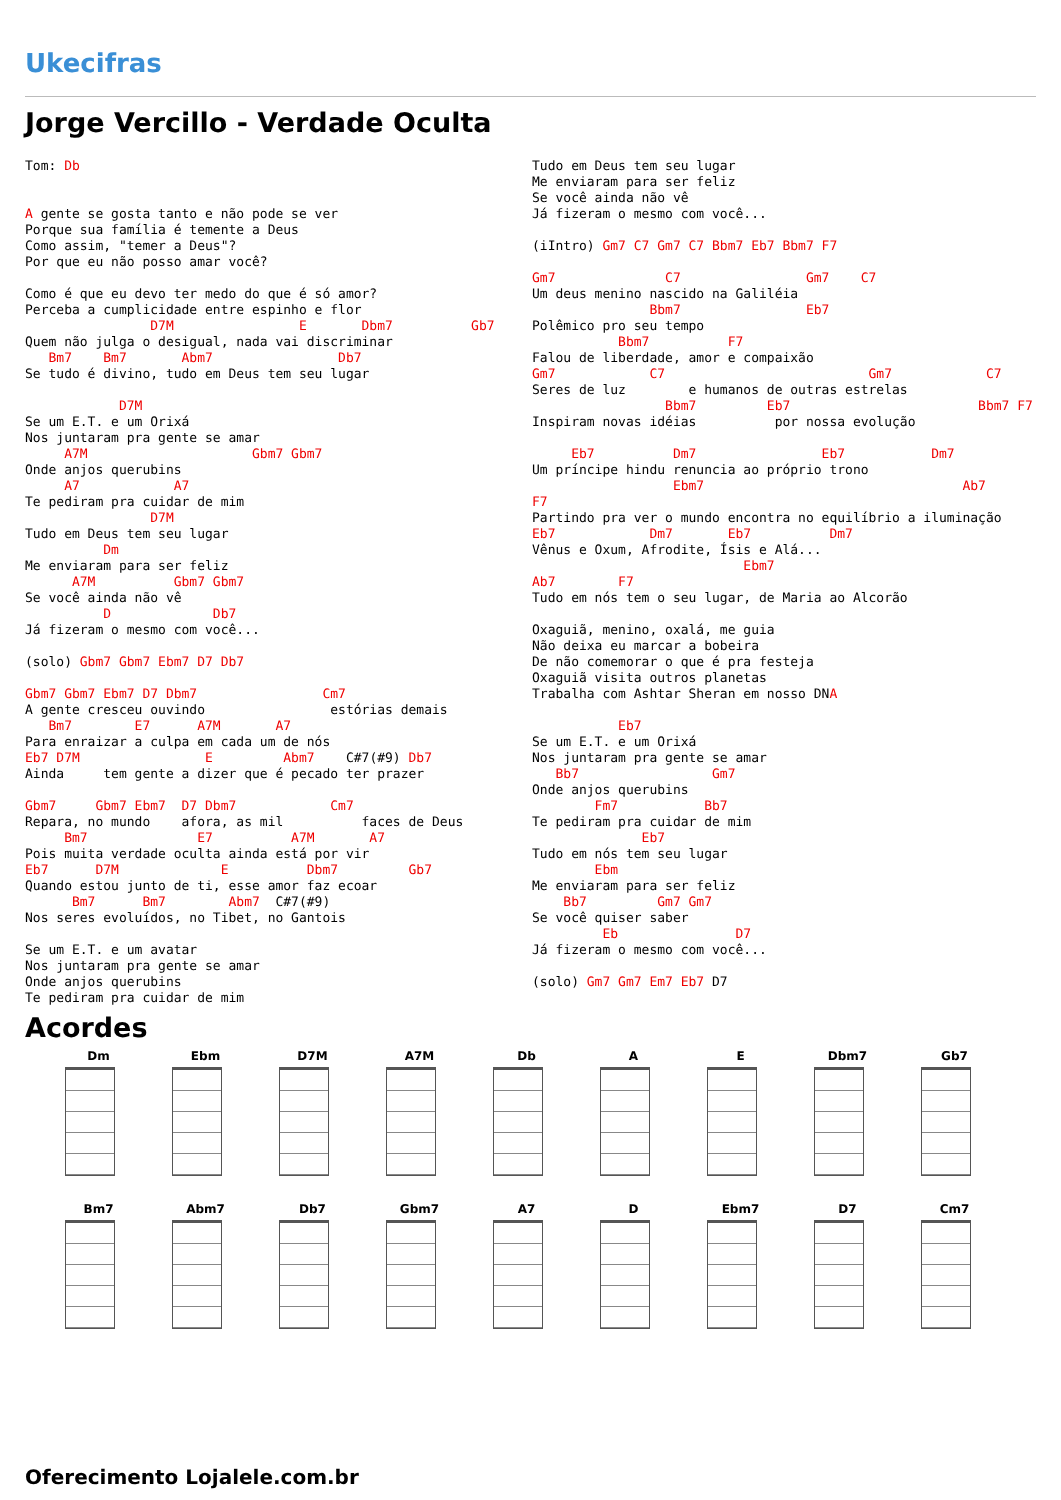Ukecifras
Jorge Vercillo - Verdade Oculta
Tom: Db


A gente se gosta tanto e não pode se ver
Porque sua família é temente a Deus
Como assim, "temer a Deus"?
Por que eu não posso amar você?

Como é que eu devo ter medo do que é só amor?
Perceba a cumplicidade entre espinho e flor
                D7M                E       Dbm7          Gb7
Quem não julga o desigual, nada vai discriminar
   Bm7    Bm7       Abm7                Db7
Se tudo é divino, tudo em Deus tem seu lugar

            D7M
Se um E.T. e um Orixá
Nos juntaram pra gente se amar
     A7M                     Gbm7 Gbm7
Onde anjos querubins
     A7            A7
Te pediram pra cuidar de mim
                D7M
Tudo em Deus tem seu lugar
          Dm
Me enviaram para ser feliz
      A7M          Gbm7 Gbm7
Se você ainda não vê
          D             Db7
Já fizeram o mesmo com você...

(solo) Gbm7 Gbm7 Ebm7 D7 Db7

Gbm7 Gbm7 Ebm7 D7 Dbm7                Cm7
A gente cresceu ouvindo                estórias demais
   Bm7        E7      A7M       A7
Para enraizar a culpa em cada um de nós
Eb7 D7M                E         Abm7    C#7(#9) Db7
Ainda     tem gente a dizer que é pecado ter prazer

Gbm7     Gbm7 Ebm7  D7 Dbm7            Cm7
Repara, no mundo    afora, as mil          faces de Deus
     Bm7              E7          A7M       A7
Pois muita verdade oculta ainda está por vir
Eb7      D7M             E          Dbm7         Gb7
Quando estou junto de ti, esse amor faz ecoar
      Bm7      Bm7        Abm7  C#7(#9)
Nos seres evoluídos, no Tibet, no Gantois

Se um E.T. e um avatar
Nos juntaram pra gente se amar
Onde anjos querubins
Te pediram pra cuidar de mim
Tudo em Deus tem seu lugar
Me enviaram para ser feliz
Se você ainda não vê
Já fizeram o mesmo com você...

(iIntro) Gm7 C7 Gm7 C7 Bbm7 Eb7 Bbm7 F7

Gm7              C7                Gm7    C7
Um deus menino nascido na Galiléia
               Bbm7                Eb7
Polêmico pro seu tempo
           Bbm7          F7
Falou de liberdade, amor e compaixão
Gm7            C7                          Gm7            C7
Seres de luz        e humanos de outras estrelas
                 Bbm7         Eb7                        Bbm7 F7
Inspiram novas idéias          por nossa evolução

     Eb7          Dm7                Eb7           Dm7
Um príncipe hindu renuncia ao próprio trono
                  Ebm7                                 Ab7
F7
Partindo pra ver o mundo encontra no equilíbrio a iluminação
Eb7            Dm7       Eb7          Dm7
Vênus e Oxum, Afrodite, Ísis e Alá...
                           Ebm7
Ab7        F7
Tudo em nós tem o seu lugar, de Maria ao Alcorão

Oxaguiã, menino, oxalá, me guia
Não deixa eu marcar a bobeira
De não comemorar o que é pra festeja
Oxaguiã visita outros planetas
Trabalha com Ashtar Sheran em nosso DNA

           Eb7
Se um E.T. e um Orixá
Nos juntaram pra gente se amar
   Bb7                 Gm7
Onde anjos querubins
        Fm7           Bb7
Te pediram pra cuidar de mim
              Eb7
Tudo em nós tem seu lugar
        Ebm
Me enviaram para ser feliz
    Bb7         Gm7 Gm7
Se você quiser saber
         Eb               D7
Já fizeram o mesmo com você...

(solo) Gm7 Gm7 Em7 Eb7 D7
Acordes
Dm
Ebm
D7M
A7M
Db
A
E
Dbm7
Gb7
Bm7
Abm7
Db7
Gbm7
A7
D
Ebm7
D7
Cm7
Oferecimento Lojalele.com.br